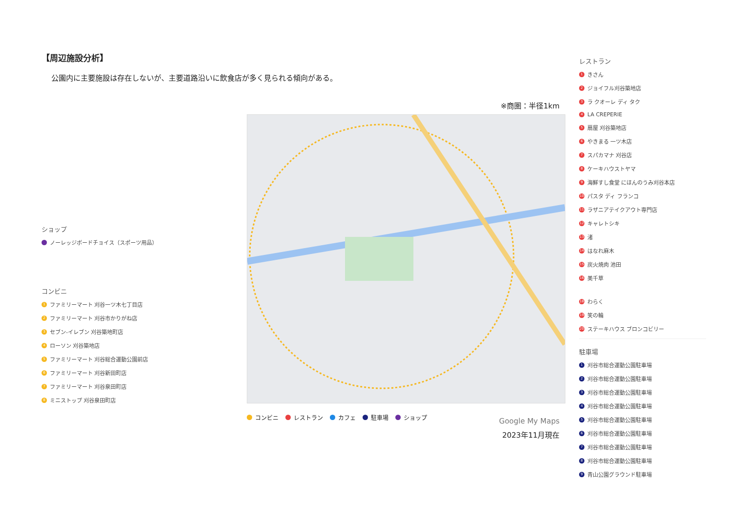【周辺施設分析】
公園内に主要施設は存在しないが、主要道路沿いに飲食店が多く見られる傾向がある。
ショップ
ノーレッジボードチョイス（スポーツ用品）
コンビニ
1 ファミリーマート 刈谷一ツ木七丁目店
2 ファミリーマート 刈谷市かりがね店
3 セブン-イレブン 刈谷築地町店
4 ローソン 刈谷築地店
5 ファミリーマート 刈谷総合運動公園前店
6 ファミリーマート 刈谷新田町店
7 ファミリーマート 刈谷泉田町店
8 ミニストップ 刈谷泉田町店
※商圏：半径1km
コンビニ レストラン カフェ 駐車場 ショップ
Google My Maps
2023年11月現在
レストラン
1 きさん
2 ジョイフル刈谷築地店
3 ラ クオーレ ディ タク
4 LA CREPERIE
5 扇屋 刈谷築地店
6 やきまる 一ツ木店
7 スパカマナ 刈谷店
8 ケーキハウストヤマ
9 海鮮すし食堂 にほんのうみ刈谷本店
10 パスタ ディ フランコ
11 ラザニアテイクアウト専門店
12 キャレトシキ
13 渚
14 はなれ麻木
15 炭火焼肉 池田
16 美千草
18 わらく
19 笑の輪
20 ステーキハウス ブロンコビリー
駐車場
1 刈谷市総合運動公園駐車場
2 刈谷市総合運動公園駐車場
3 刈谷市総合運動公園駐車場
4 刈谷市総合運動公園駐車場
5 刈谷市総合運動公園駐車場
6 刈谷市総合運動公園駐車場
7 刈谷市総合運動公園駐車場
8 刈谷市総合運動公園駐車場
9 青山公園グラウンド駐車場